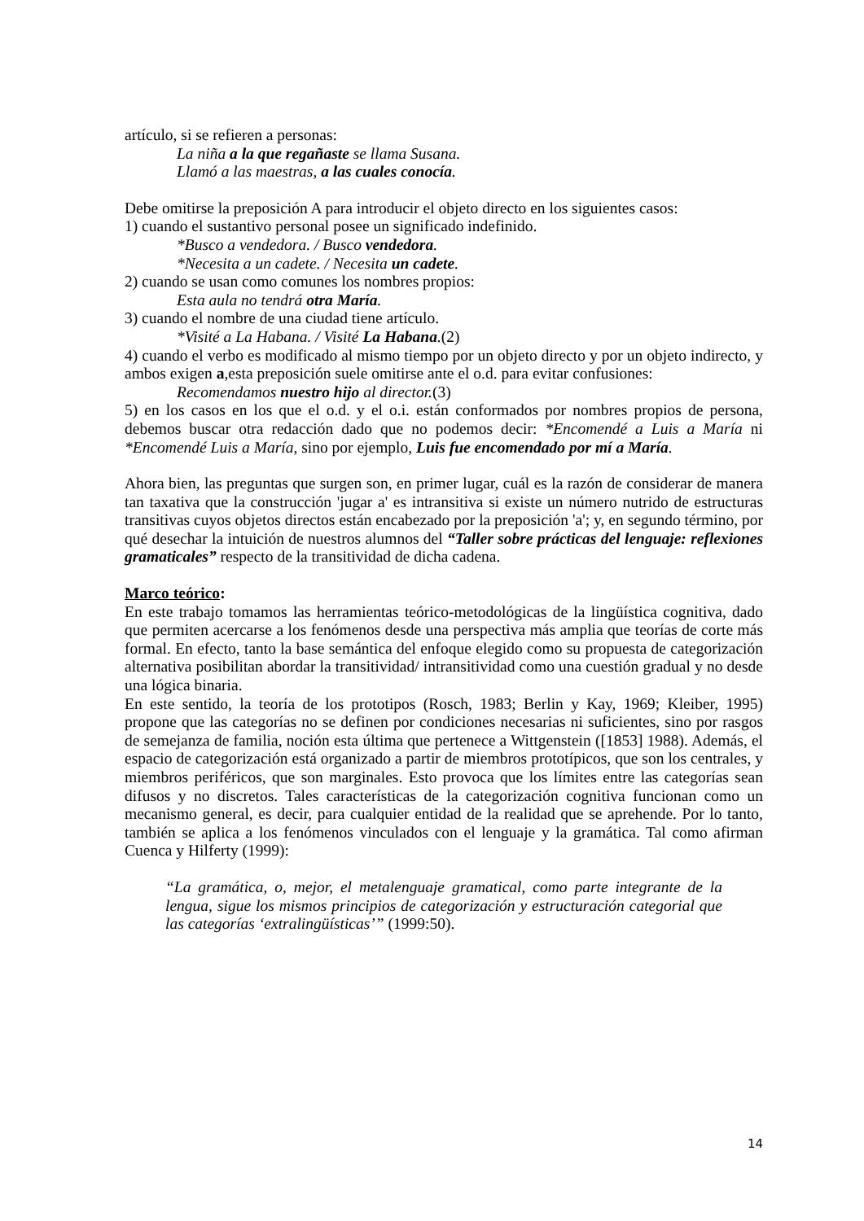artículo, si se refieren a personas:
La niña a la que regañaste se llama Susana.
Llamó a las maestras, a las cuales conocía.
Debe omitirse la preposición A para introducir el objeto directo en los siguientes casos:
1) cuando el sustantivo personal posee un significado indefinido.
*Busco a vendedora. / Busco vendedora.
*Necesita a un cadete. / Necesita un cadete.
2) cuando se usan como comunes los nombres propios:
Esta aula no tendrá otra María.
3) cuando el nombre de una ciudad tiene artículo.
*Visité a La Habana. / Visité La Habana.(2)
4) cuando el verbo es modificado al mismo tiempo por un objeto directo y por un objeto indirecto, y ambos exigen a,esta preposición suele omitirse ante el o.d. para evitar confusiones:
Recomendamos nuestro hijo al director.(3)
5) en los casos en los que el o.d. y el o.i. están conformados por nombres propios de persona, debemos buscar otra redacción dado que no podemos decir: *Encomendé a Luis a María ni *Encomendé Luis a María, sino por ejemplo, Luis fue encomendado por mí a María.
Ahora bien, las preguntas que surgen son, en primer lugar, cuál es la razón de considerar de manera tan taxativa que la construcción 'jugar a' es intransitiva si existe un número nutrido de estructuras transitivas cuyos objetos directos están encabezado por la preposición 'a'; y, en segundo término, por qué desechar la intuición de nuestros alumnos del “Taller sobre prácticas del lenguaje: reflexiones gramaticales” respecto de la transitividad de dicha cadena.
Marco teórico:
En este trabajo tomamos las herramientas teórico-metodológicas de la lingüística cognitiva, dado que permiten acercarse a los fenómenos desde una perspectiva más amplia que teorías de corte más formal. En efecto, tanto la base semántica del enfoque elegido como su propuesta de categorización alternativa posibilitan abordar la transitividad/ intransitividad como una cuestión gradual y no desde una lógica binaria.
En este sentido, la teoría de los prototipos (Rosch, 1983; Berlin y Kay, 1969; Kleiber, 1995) propone que las categorías no se definen por condiciones necesarias ni suficientes, sino por rasgos de semejanza de familia, noción esta última que pertenece a Wittgenstein ([1853] 1988). Además, el espacio de categorización está organizado a partir de miembros prototípicos, que son los centrales, y miembros periféricos, que son marginales. Esto provoca que los límites entre las categorías sean difusos y no discretos. Tales características de la categorización cognitiva funcionan como un mecanismo general, es decir, para cualquier entidad de la realidad que se aprehende. Por lo tanto, también se aplica a los fenómenos vinculados con el lenguaje y la gramática. Tal como afirman Cuenca y Hilferty (1999):
“La gramática, o, mejor, el metalenguaje gramatical, como parte integrante de la lengua, sigue los mismos principios de categorización y estructuración categorial que las categorías ‘extralingüísticas’” (1999:50).
14